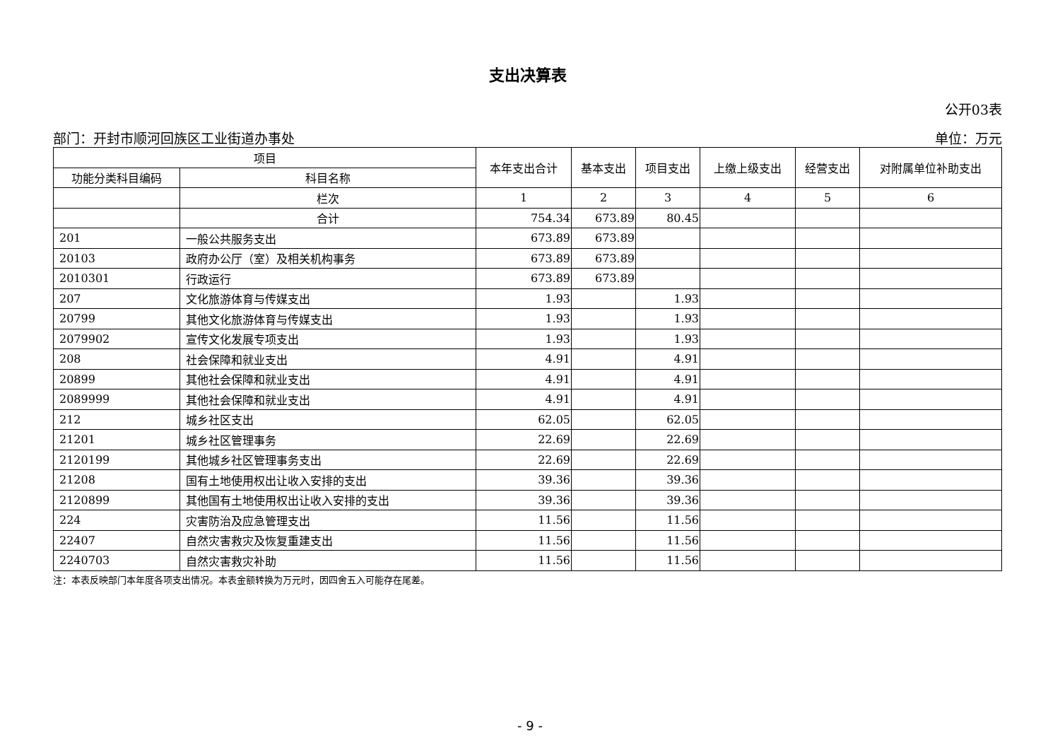支出决算表
公开03表
部门：开封市顺河回族区工业街道办事处 单位：万元
| 项目 | | 本年支出合计 | 基本支出 | 项目支出 | 上缴上级支出 | 经营支出 | 对附属单位补助支出 |
| --- | --- | --- | --- | --- | --- | --- | --- |
| 功能分类科目编码 | 科目名称 | | | | | | |
| | 栏次 | 1 | 2 | 3 | 4 | 5 | 6 |
| | 合计 | 754.34 | 673.89 | 80.45 | | | |
| 201 | 一般公共服务支出 | 673.89 | 673.89 | | | | |
| 20103 | 政府办公厅（室）及相关机构事务 | 673.89 | 673.89 | | | | |
| 2010301 | 行政运行 | 673.89 | 673.89 | | | | |
| 207 | 文化旅游体育与传媒支出 | 1.93 | | 1.93 | | | |
| 20799 | 其他文化旅游体育与传媒支出 | 1.93 | | 1.93 | | | |
| 2079902 | 宣传文化发展专项支出 | 1.93 | | 1.93 | | | |
| 208 | 社会保障和就业支出 | 4.91 | | 4.91 | | | |
| 20899 | 其他社会保障和就业支出 | 4.91 | | 4.91 | | | |
| 2089999 | 其他社会保障和就业支出 | 4.91 | | 4.91 | | | |
| 212 | 城乡社区支出 | 62.05 | | 62.05 | | | |
| 21201 | 城乡社区管理事务 | 22.69 | | 22.69 | | | |
| 2120199 | 其他城乡社区管理事务支出 | 22.69 | | 22.69 | | | |
| 21208 | 国有土地使用权出让收入安排的支出 | 39.36 | | 39.36 | | | |
| 2120899 | 其他国有土地使用权出让收入安排的支出 | 39.36 | | 39.36 | | | |
| 224 | 灾害防治及应急管理支出 | 11.56 | | 11.56 | | | |
| 22407 | 自然灾害救灾及恢复重建支出 | 11.56 | | 11.56 | | | |
| 2240703 | 自然灾害救灾补助 | 11.56 | | 11.56 | | | |
注：本表反映部门本年度各项支出情况。本表金额转换为万元时，因四舍五入可能存在尾差。
- 9 -